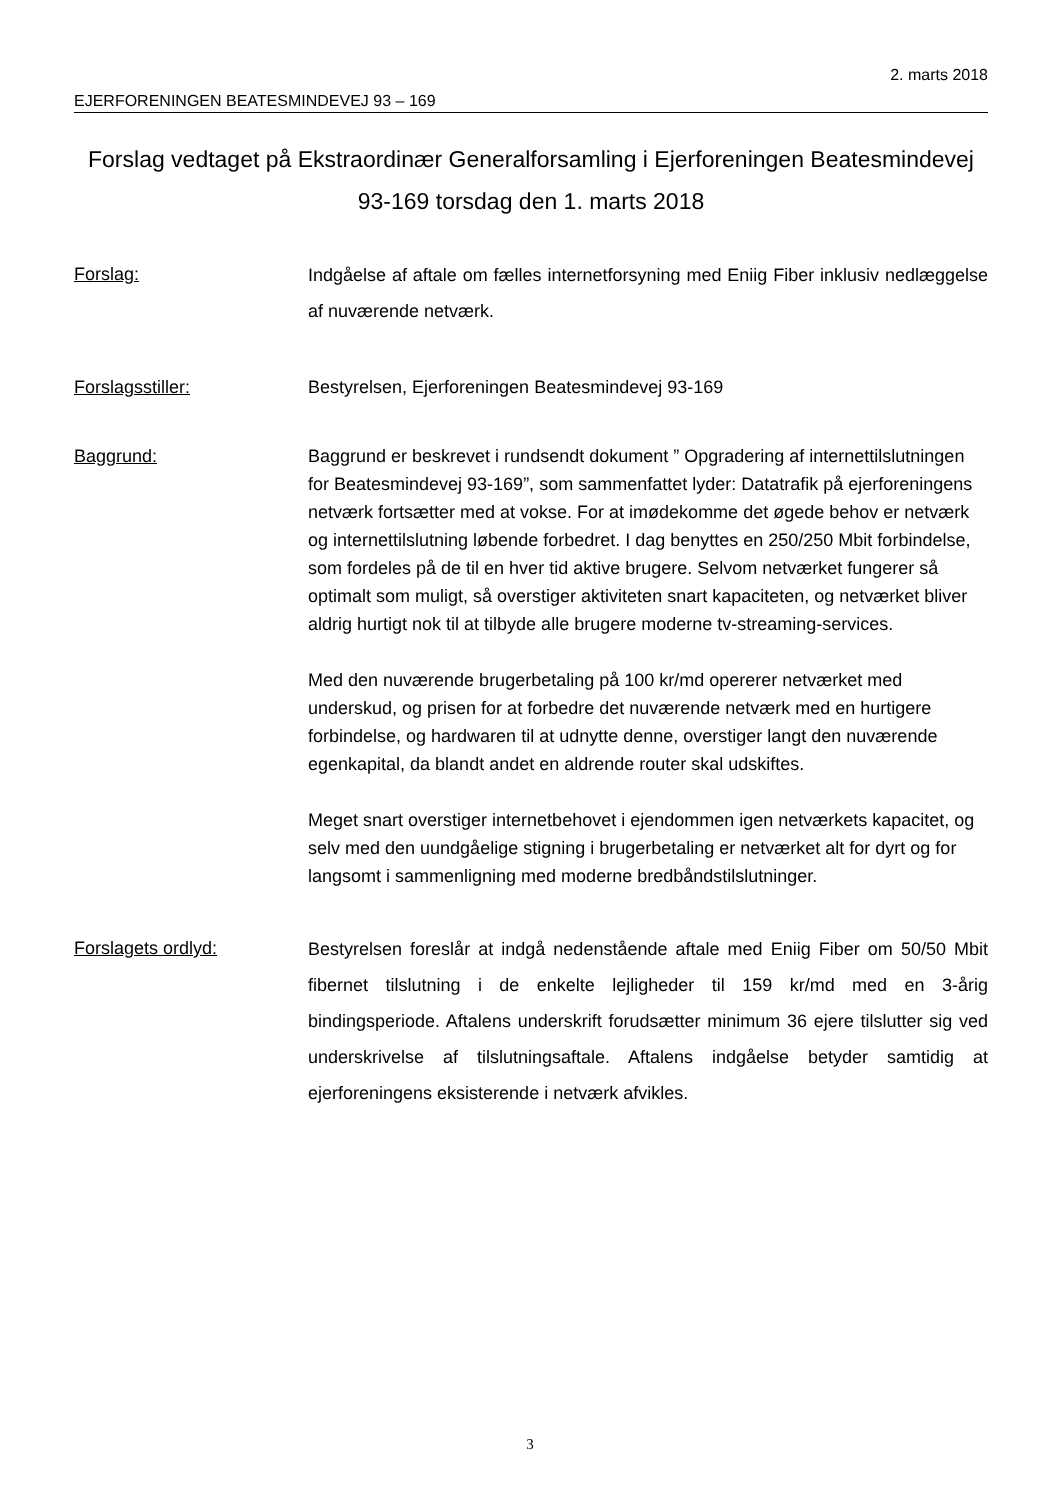2. marts 2018
EJERFORENINGEN BEATESMINDEVEJ 93 – 169
Forslag vedtaget på Ekstraordinær Generalforsamling i Ejerforeningen Beatesmindevej 93-169 torsdag den 1. marts 2018
Forslag:
Indgåelse af aftale om fælles internetforsyning med Eniig Fiber inklusiv nedlæggelse af nuværende netværk.
Forslagsstiller: Bestyrelsen, Ejerforeningen Beatesmindevej 93-169
Baggrund:
Baggrund er beskrevet i rundsendt dokument ” Opgradering af internettilslutningen for Beatesmindevej 93-169”, som sammenfattet lyder: Datatrafik på ejerforeningens netværk fortsætter med at vokse. For at imødekomme det øgede behov er netværk og internettilslutning løbende forbedret. I dag benyttes en 250/250 Mbit forbindelse, som fordeles på de til en hver tid aktive brugere. Selvom netværket fungerer så optimalt som muligt, så overstiger aktiviteten snart kapaciteten, og netværket bliver aldrig hurtigt nok til at tilbyde alle brugere moderne tv-streaming-services.
Med den nuværende brugerbetaling på 100 kr/md opererer netværket med underskud, og prisen for at forbedre det nuværende netværk med en hurtigere forbindelse, og hardwaren til at udnytte denne, overstiger langt den nuværende egenkapital, da blandt andet en aldrende router skal udskiftes.
Meget snart overstiger internetbehovet i ejendommen igen netværkets kapacitet, og selv med den uundgåelige stigning i brugerbetaling er netværket alt for dyrt og for langsomt i sammenligning med moderne bredbåndstilslutninger.
Forslagets ordlyd:
Bestyrelsen foreslår at indgå nedenstående aftale med Eniig Fiber om 50/50 Mbit fibernet tilslutning i de enkelte lejligheder til 159 kr/md med en 3-årig bindingsperiode. Aftalens underskrift forudsætter minimum 36 ejere tilslutter sig ved underskrivelse af tilslutningsaftale. Aftalens indgåelse betyder samtidig at ejerforeningens eksisterende i netværk afvikles.
3